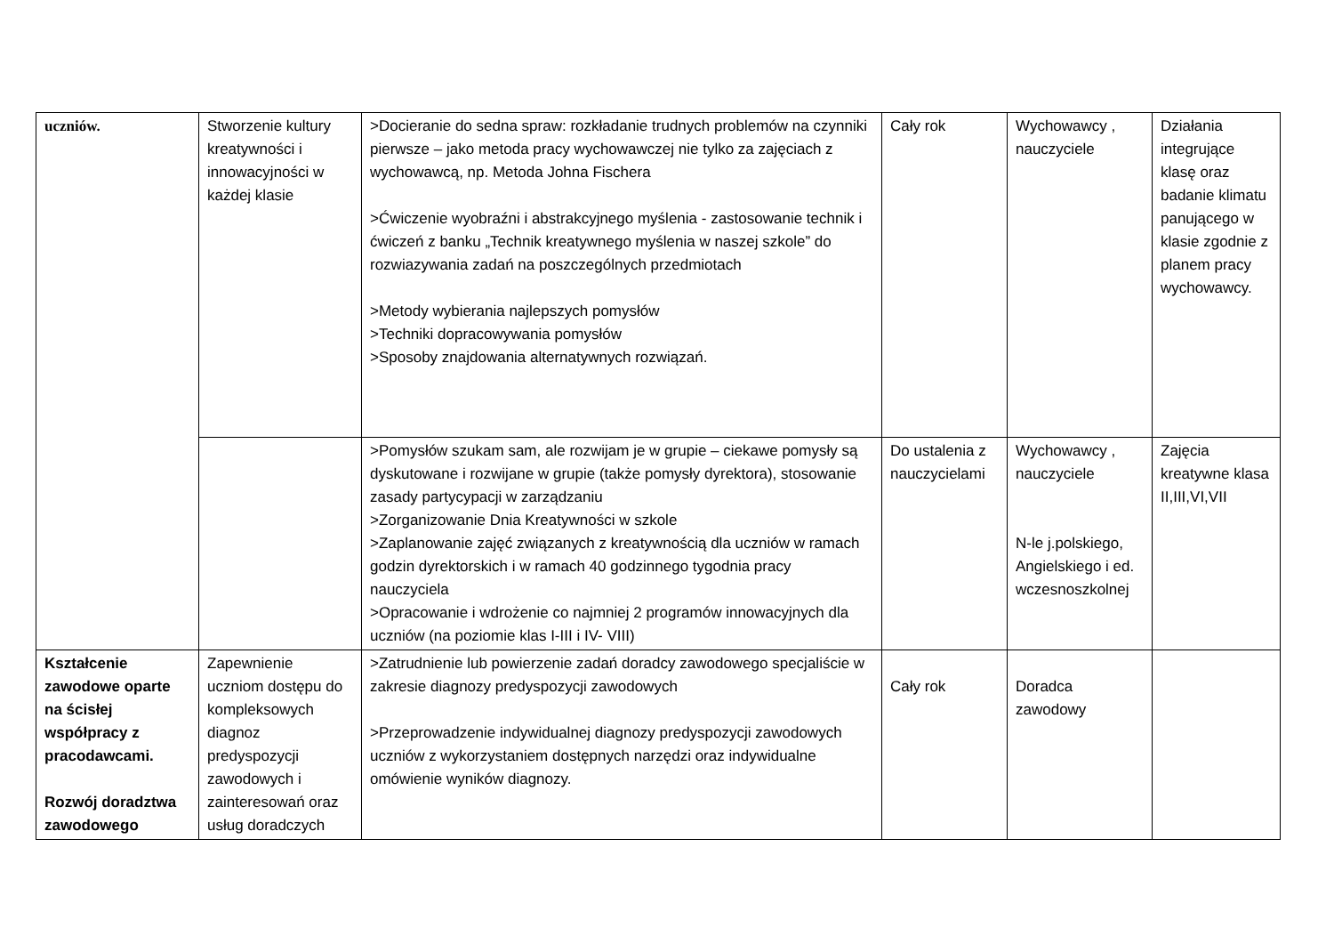| uczniów. | Stworzenie kultury kreatywności i innowacyjności w każdej klasie | >Docieranie do sedna spraw: rozkładanie trudnych problemów na czynniki pierwsze – jako metoda pracy wychowawczej nie tylko za zajęciach z wychowawcą, np. Metoda Johna Fischera >Ćwiczenie wyobraźni i abstrakcyjnego myślenia - zastosowanie technik i ćwiczeń z banku „Technik kreatywnego myślenia w naszej szkole” do rozwiazywania zadań na poszczególnych przedmiotach >Metody wybierania najlepszych pomysłów >Techniki dopracowywania pomysłów >Sposoby znajdowania alternatywnych rozwiązań. | Cały rok | Wychowawcy , nauczyciele | Działania integrujące klasę oraz badanie klimatu panującego w klasie zgodnie z planem pracy wychowawcy. |
| | | >Pomysłów szukam sam, ale rozwijam je w grupie – ciekawe pomysły są dyskutowane i rozwijane w grupie (także pomysły dyrektora), stosowanie zasady partycypacji w zarządzaniu >Zorganizowanie Dnia Kreatywności w szkole >Zaplanowanie zajęć związanych z kreatywnością dla uczniów w ramach godzin dyrektorskich i w ramach 40 godzinnego tygodnia pracy nauczyciela >Opracowanie i wdrożenie co najmniej 2 programów innowacyjnych dla uczniów (na poziomie klas I-III i IV- VIII) | Do ustalenia z nauczycielami | Wychowawcy , nauczyciele N-le j.polskiego, Angielskiego i ed. wczesnoszkolnej | Zajęcia kreatywne klasa II,III,VI,VII |
| Kształcenie zawodowe oparte na ścisłej współpracy z pracodawcami. Rozwój doradztwa zawodowego | Zapewnienie uczniom dostępu do kompleksowych diagnoz predyspozycji zawodowych i zainteresowań oraz usług doradczych | >Zatrudnienie lub powierzenie zadań doradcy zawodowego specjaliście w zakresie diagnozy predyspozycji zawodowych >Przeprowadzenie indywidualnej diagnozy predyspozycji zawodowych uczniów z wykorzystaniem dostępnych narzędzi oraz indywidualne omówienie wyników diagnozy. | Cały rok | Doradca zawodowy | |